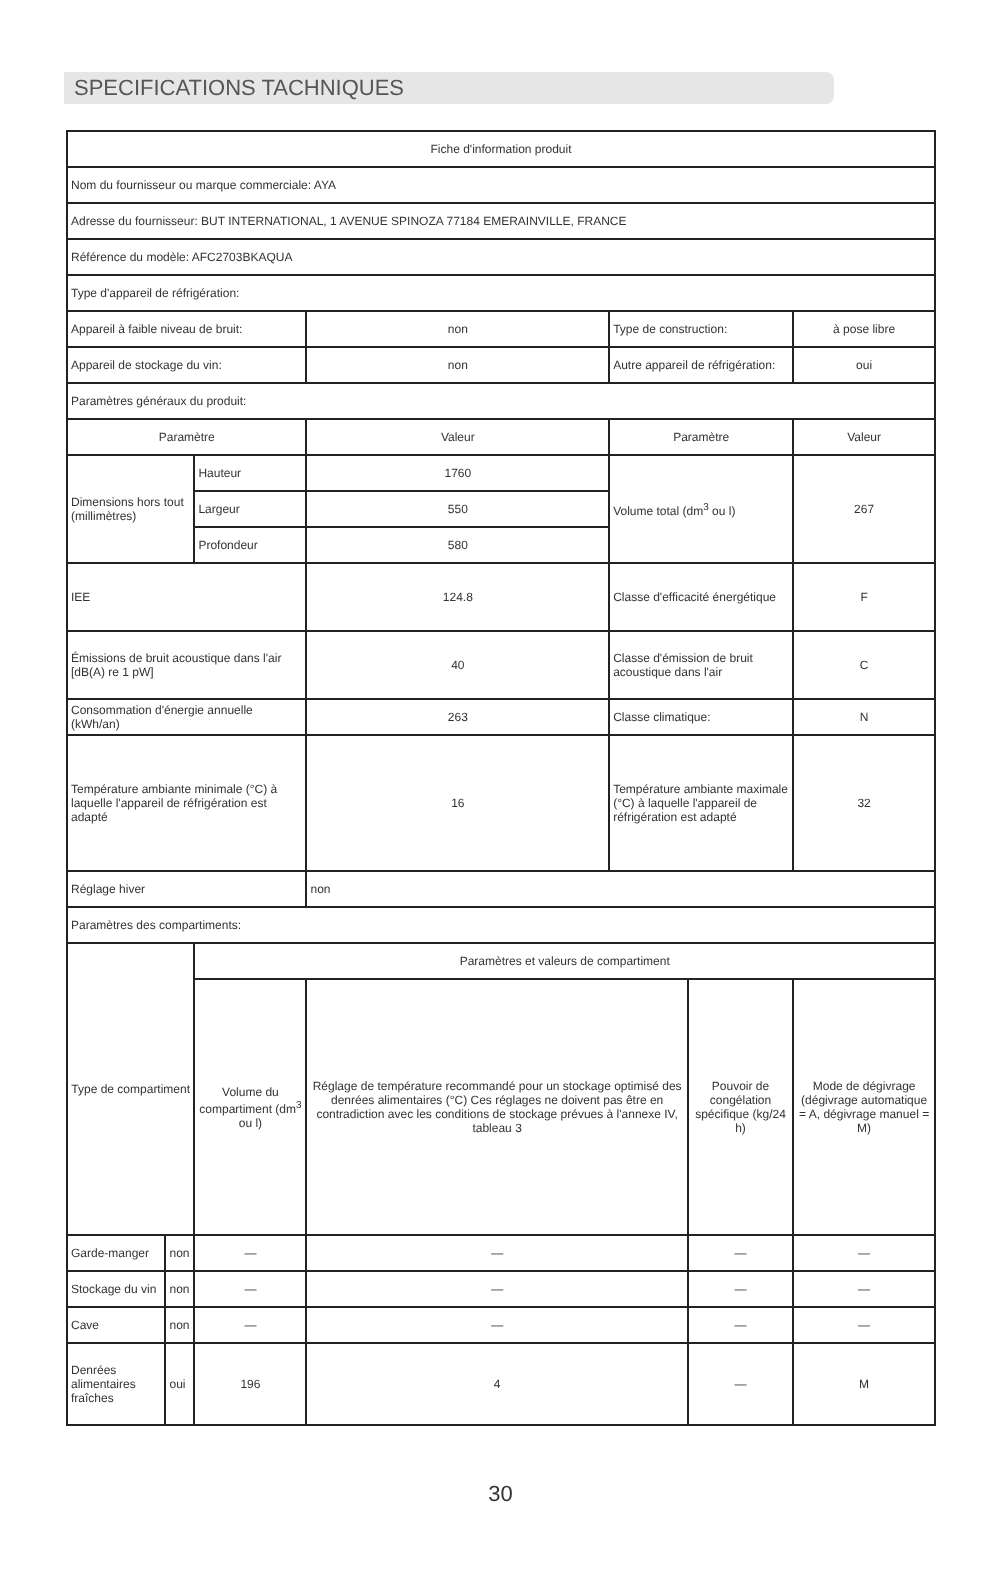SPECIFICATIONS TACHNIQUES
| Fiche d'information produit | | | | | | | |
| Nom du fournisseur ou marque commerciale: AYA | | | | | | | |
| Adresse du fournisseur: BUT INTERNATIONAL, 1 AVENUE SPINOZA 77184 EMERAINVILLE, FRANCE | | | | | | | |
| Référence du modèle: AFC2703BKAQUA | | | | | | | |
| Type d'appareil de réfrigération: | | | | | | | |
| Appareil à faible niveau de bruit: | | | non | Type de construction: | | à pose libre | |
| Appareil de stockage du vin: | | | non | Autre appareil de réfrigération: | | oui | |
| Paramètres généraux du produit: | | | | | | | |
| Paramètre | | | Valeur | Paramètre | | Valeur | |
| Dimensions hors tout (millimètres) | | Hauteur | 1760 | Volume total (dm<sup>3</sup> ou l) | | 267 | |
| | | Largeur | 550 | | | | |
| | | Profondeur | 580 | | | | |
| IEE | | | 124.8 | Classe d'efficacité énergétique | | F | |
| Émissions de bruit acoustique dans l'air [dB(A) re 1 pW] | | | 40 | Classe d'émission de bruit acoustique dans l'air | | C | |
| Consommation d'énergie annuelle (kWh/an) | | | 263 | Classe climatique: | | N | |
| Température ambiante minimale (°C) à laquelle l'appareil de réfrigération est adapté | | | 16 | Température ambiante maximale (°C) à laquelle l'appareil de réfrigération est adapté | | 32 | |
| Réglage hiver | | | non | | | | |
| Paramètres des compartiments: | | | | | | | |
| Type de compartiment | | Paramètres et valeurs de compartiment | | | | | |
| | | Volume du compartiment (dm<sup>3</sup> ou l) | Réglage de température recommandé pour un stockage optimisé des denrées alimentaires (°C) Ces réglages ne doivent pas être en contradiction avec les conditions de stockage prévues à l'annexe IV, tableau 3 | | Pouvoir de congélation spécifique (kg/24 h) | | Mode de dégivrage (dégivrage automatique = A, dégivrage manuel = M) |
| Garde-manger | non | — | — | | — | | — |
| Stockage du vin | non | — | — | | — | | — |
| Cave | non | — | — | | — | | — |
| Denrées alimentaires fraîches | oui | 196 | 4 | | — | | M |
30